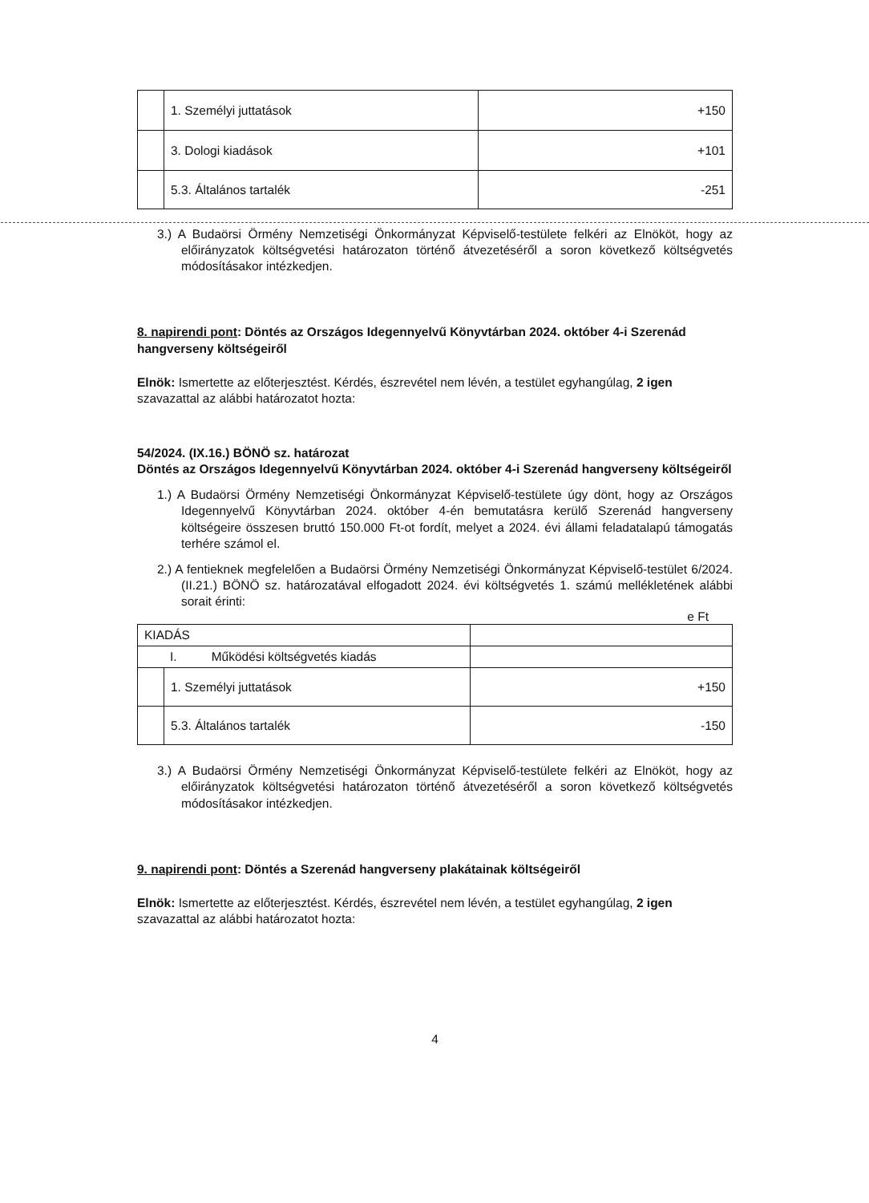| | 1. Személyi juttatások | +150 |
| | 3. Dologi kiadások | +101 |
| | 5.3. Általános tartalék | -251 |
3.) A Budaörsi Örmény Nemzetiségi Önkormányzat Képviselő-testülete felkéri az Elnököt, hogy az előirányzatok költségvetési határozaton történő átvezetéséről a soron következő költségvetés módosításakor intézkedjen.
8. napirendi pont: Döntés az Országos Idegennyelvű Könyvtárban 2024. október 4-i Szerenád hangverseny költségeiről
Elnök: Ismertette az előterjesztést. Kérdés, észrevétel nem lévén, a testület egyhangúlag, 2 igen szavazattal az alábbi határozatot hozta:
54/2024. (IX.16.) BÖNÖ sz. határozat
Döntés az Országos Idegennyelvű Könyvtárban 2024. október 4-i Szerenád hangverseny költségeiről
1.) A Budaörsi Örmény Nemzetiségi Önkormányzat Képviselő-testülete úgy dönt, hogy az Országos Idegennyelvű Könyvtárban 2024. október 4-én bemutatásra kerülő Szerenád hangverseny költségeire összesen bruttó 150.000 Ft-ot fordít, melyet a 2024. évi állami feladatalapú támogatás terhére számol el.
2.) A fentieknek megfelelően a Budaörsi Örmény Nemzetiségi Önkormányzat Képviselő-testület 6/2024. (II.21.) BÖNÖ sz. határozatával elfogadott 2024. évi költségvetés 1. számú mellékletének alábbi sorait érinti:
e Ft
| KIADÁS | | |
| I. Működési költségvetés kiadás | | |
| | 1. Személyi juttatások | +150 |
| | 5.3. Általános tartalék | -150 |
3.) A Budaörsi Örmény Nemzetiségi Önkormányzat Képviselő-testülete felkéri az Elnököt, hogy az előirányzatok költségvetési határozaton történő átvezetéséről a soron következő költségvetés módosításakor intézkedjen.
9. napirendi pont: Döntés a Szerenád hangverseny plakátainak költségeiről
Elnök: Ismertette az előterjesztést. Kérdés, észrevétel nem lévén, a testület egyhangúlag, 2 igen szavazattal az alábbi határozatot hozta:
4